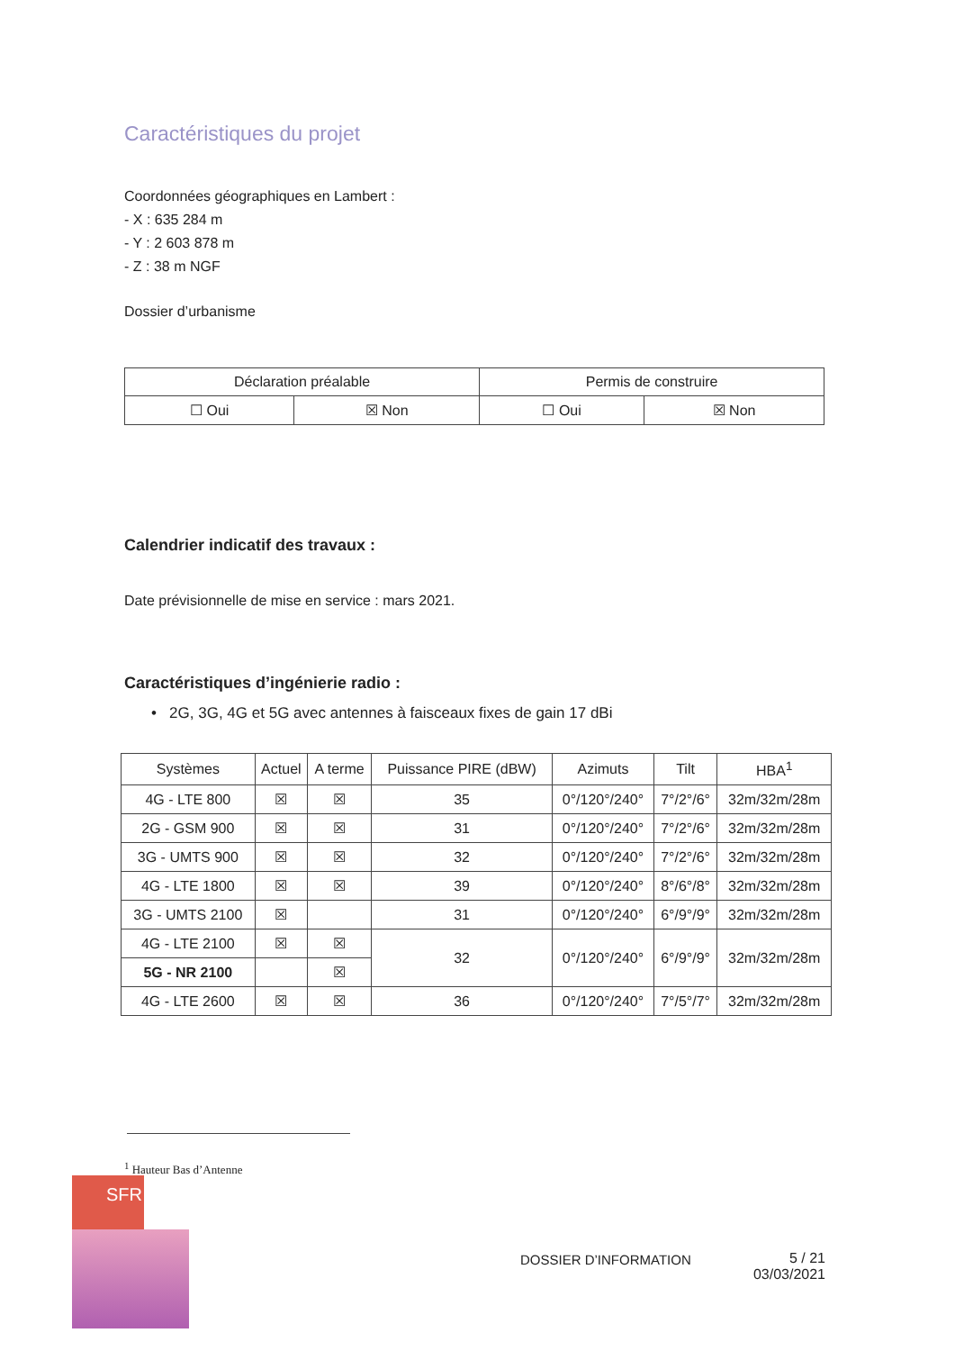Caractéristiques du projet
Coordonnées géographiques en Lambert :
- X : 635 284 m
- Y : 2 603 878 m
- Z : 38 m NGF
Dossier d’urbanisme
| Déclaration préalable | | Permis de construire | |
| --- | --- | --- | --- |
| ☐ Oui | ☒ Non | ☐ Oui | ☒ Non |
Calendrier indicatif des travaux :
Date prévisionnelle de mise en service : mars 2021.
Caractéristiques d’ingénierie radio :
• 2G, 3G, 4G et 5G avec antennes à faisceaux fixes de gain 17 dBi
| Systèmes | Actuel | A terme | Puissance PIRE (dBW) | Azimuts | Tilt | HBA<sup>1</sup> |
| --- | --- | --- | --- | --- | --- | --- |
| 4G - LTE 800 | ☒ | ☒ | 35 | 0°/120°/240° | 7°/2°/6° | 32m/32m/28m |
| 2G - GSM 900 | ☒ | ☒ | 31 | 0°/120°/240° | 7°/2°/6° | 32m/32m/28m |
| 3G - UMTS 900 | ☒ | ☒ | 32 | 0°/120°/240° | 7°/2°/6° | 32m/32m/28m |
| 4G - LTE 1800 | ☒ | ☒ | 39 | 0°/120°/240° | 8°/6°/8° | 32m/32m/28m |
| 3G - UMTS 2100 | ☒ | | 31 | 0°/120°/240° | 6°/9°/9° | 32m/32m/28m |
| 4G - LTE 2100 | ☒ | ☒ | 32 | 0°/120°/240° | 6°/9°/9° | 32m/32m/28m |
| 5G - NR 2100 | | ☒ | | | | |
| 4G - LTE 2600 | ☒ | ☒ | 36 | 0°/120°/240° | 7°/5°/7° | 32m/32m/28m |
<sup>1</sup> Hauteur Bas d’Antenne
SFR
DOSSIER D’INFORMATION
5 / 21
03/03/2021